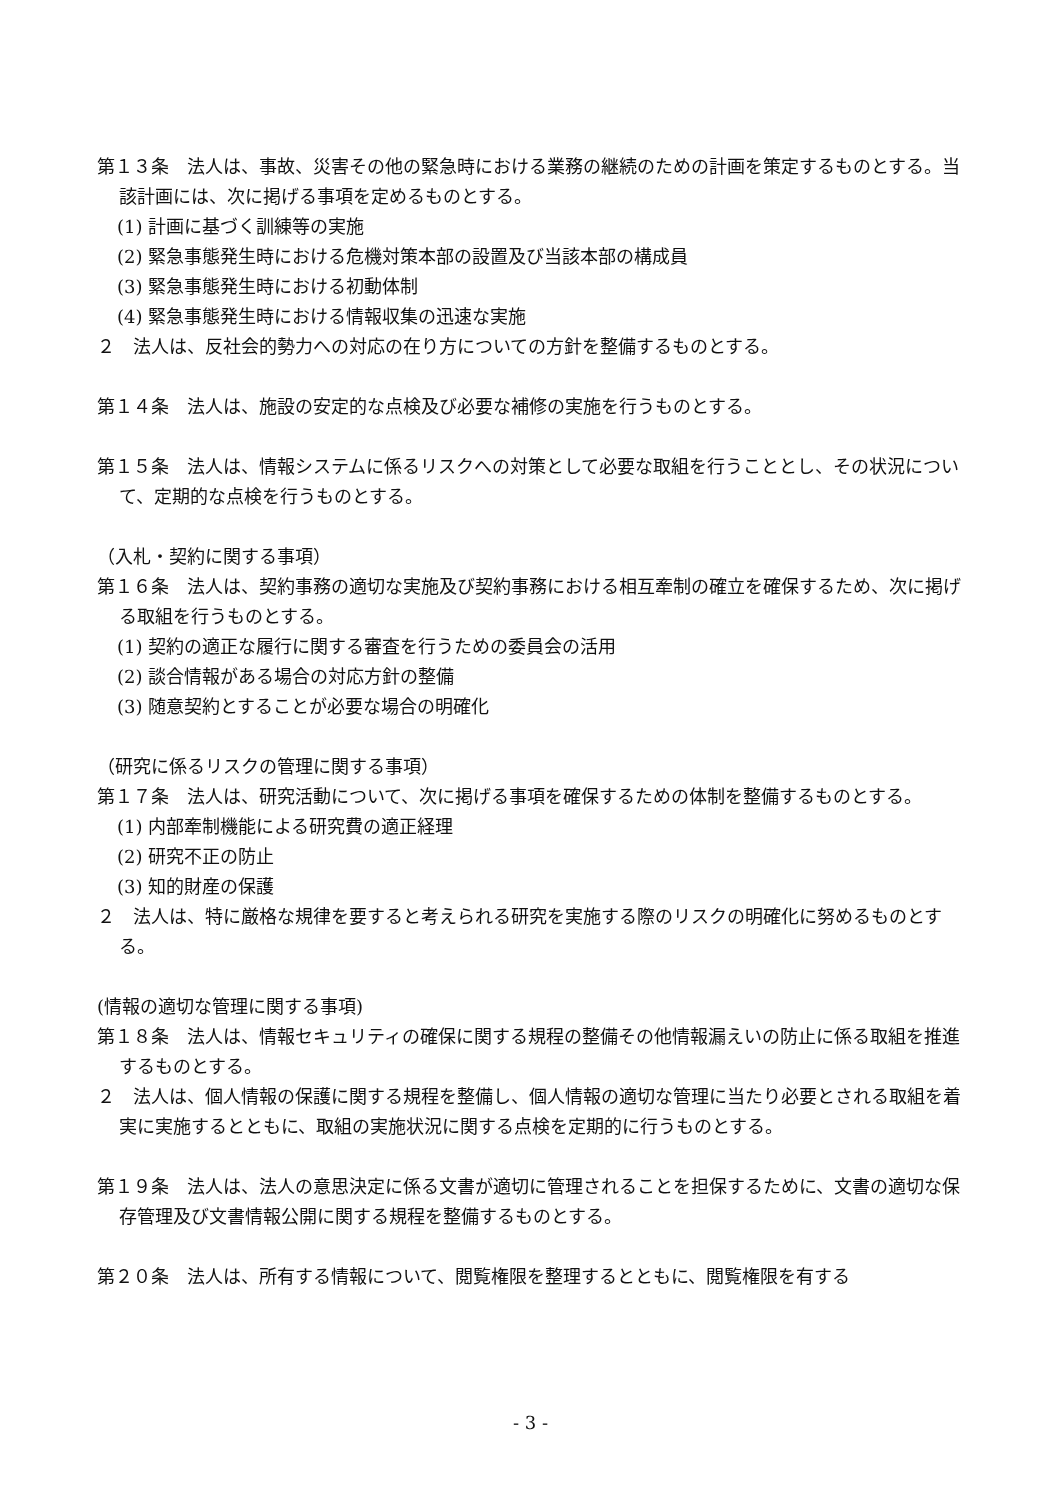第１３条　法人は、事故、災害その他の緊急時における業務の継続のための計画を策定するものとする。当該計画には、次に掲げる事項を定めるものとする。
(1) 計画に基づく訓練等の実施
(2) 緊急事態発生時における危機対策本部の設置及び当該本部の構成員
(3) 緊急事態発生時における初動体制
(4) 緊急事態発生時における情報収集の迅速な実施
２　法人は、反社会的勢力への対応の在り方についての方針を整備するものとする。
第１４条　法人は、施設の安定的な点検及び必要な補修の実施を行うものとする。
第１５条　法人は、情報システムに係るリスクへの対策として必要な取組を行うこととし、その状況について、定期的な点検を行うものとする。
（入札・契約に関する事項）
第１６条　法人は、契約事務の適切な実施及び契約事務における相互牽制の確立を確保するため、次に掲げる取組を行うものとする。
(1) 契約の適正な履行に関する審査を行うための委員会の活用
(2) 談合情報がある場合の対応方針の整備
(3) 随意契約とすることが必要な場合の明確化
（研究に係るリスクの管理に関する事項）
第１７条　法人は、研究活動について、次に掲げる事項を確保するための体制を整備するものとする。
(1) 内部牽制機能による研究費の適正経理
(2) 研究不正の防止
(3) 知的財産の保護
２　法人は、特に厳格な規律を要すると考えられる研究を実施する際のリスクの明確化に努めるものとする。
(情報の適切な管理に関する事項)
第１８条　法人は、情報セキュリティの確保に関する規程の整備その他情報漏えいの防止に係る取組を推進するものとする。
２　法人は、個人情報の保護に関する規程を整備し、個人情報の適切な管理に当たり必要とされる取組を着実に実施するとともに、取組の実施状況に関する点検を定期的に行うものとする。
第１９条　法人は、法人の意思決定に係る文書が適切に管理されることを担保するために、文書の適切な保存管理及び文書情報公開に関する規程を整備するものとする。
第２０条　法人は、所有する情報について、閲覧権限を整理するとともに、閲覧権限を有する
- 3 -